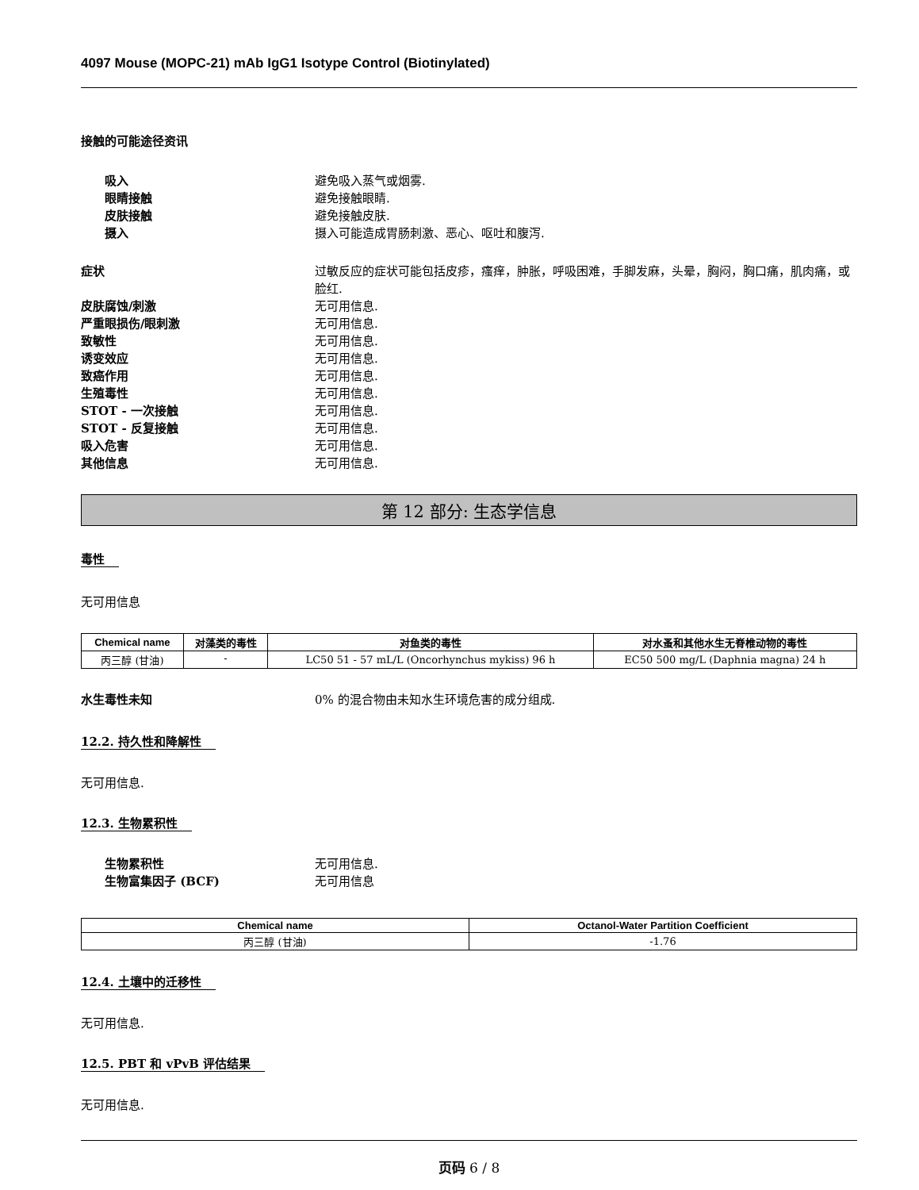4097 Mouse (MOPC-21) mAb IgG1 Isotype Control (Biotinylated)
接触的可能途径资讯
吸入 避免吸入蒸气或烟雾.
眼睛接触 避免接触眼睛.
皮肤接触 避免接触皮肤.
摄入 摄入可能造成胃肠刺激、恶心、呕吐和腹泻.
症状 过敏反应的症状可能包括皮疹，瘙痒，肿胀，呼吸困难，手脚发麻，头晕，胸闷，胸口痛，肌肉痛，或脸红.
皮肤腐蚀/刺激 无可用信息.
严重眼损伤/眼刺激 无可用信息.
致敏性 无可用信息.
诱变效应 无可用信息.
致癌作用 无可用信息.
生殖毒性 无可用信息.
STOT - 一次接触 无可用信息.
STOT - 反复接触 无可用信息.
吸入危害 无可用信息.
其他信息 无可用信息.
第 12 部分: 生态学信息
毒性
无可用信息
| Chemical name | 对藻类的毒性 | 对鱼类的毒性 | 对水蚤和其他水生无脊椎动物的毒性 |
| --- | --- | --- | --- |
| 丙三醇 (甘油) | - | LC50 51 - 57 mL/L (Oncorhynchus mykiss) 96 h | EC50 500 mg/L (Daphnia magna) 24 h |
水生毒性未知 0% 的混合物由未知水生环境危害的成分组成.
12.2. 持久性和降解性
无可用信息.
12.3. 生物累积性
生物累积性 无可用信息.
生物富集因子 (BCF) 无可用信息
| Chemical name | Octanol-Water Partition Coefficient |
| --- | --- |
| 丙三醇 (甘油) | -1.76 |
12.4. 土壤中的迁移性
无可用信息.
12.5. PBT 和 vPvB 评估结果
无可用信息.
页码 6 / 8